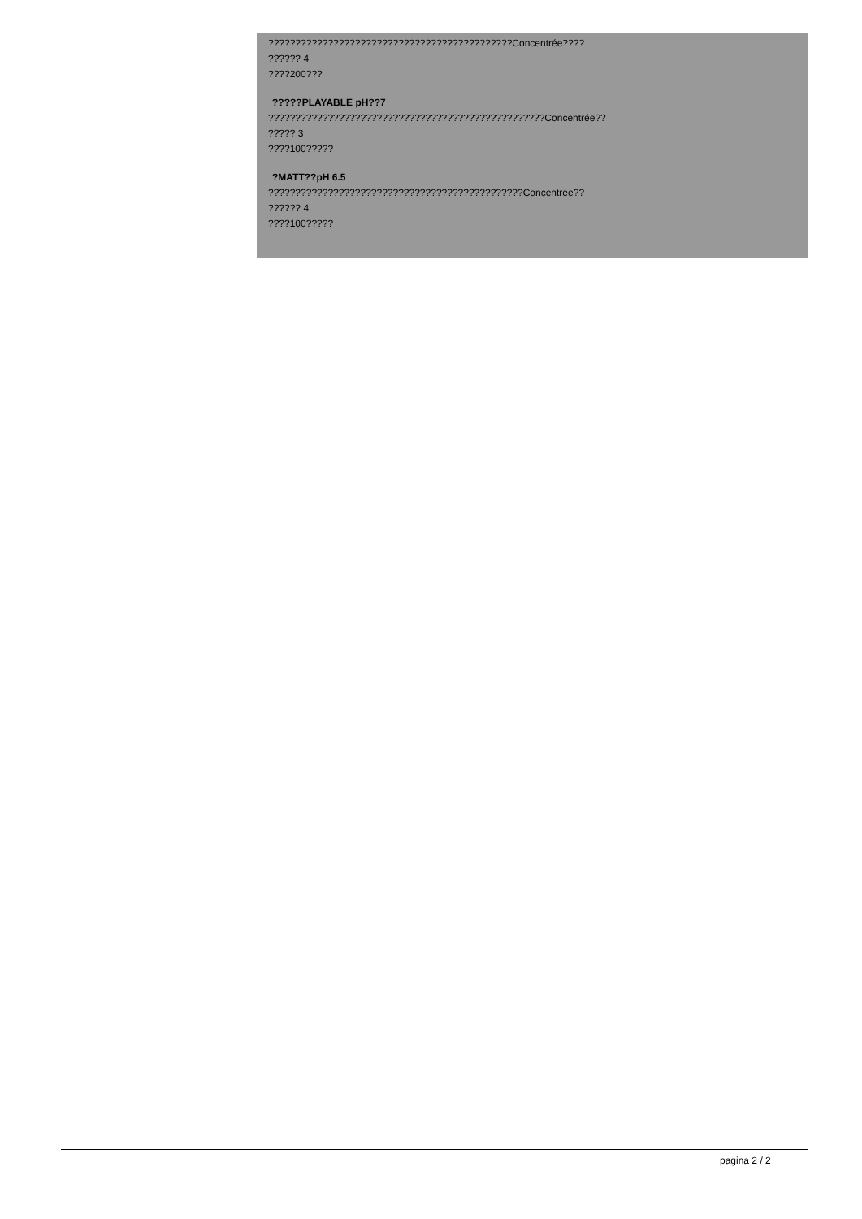?????????????????????????????????????????????Concentrée????
?????? 4
????200???
?????PLAYABLE pH??7
???????????????????????????????????????????????????Concentrée??
????? 3
????100?????
?MATT??pH 6.5
???????????????????????????????????????????????Concentrée??
?????? 4
????100?????
pagina 2 / 2